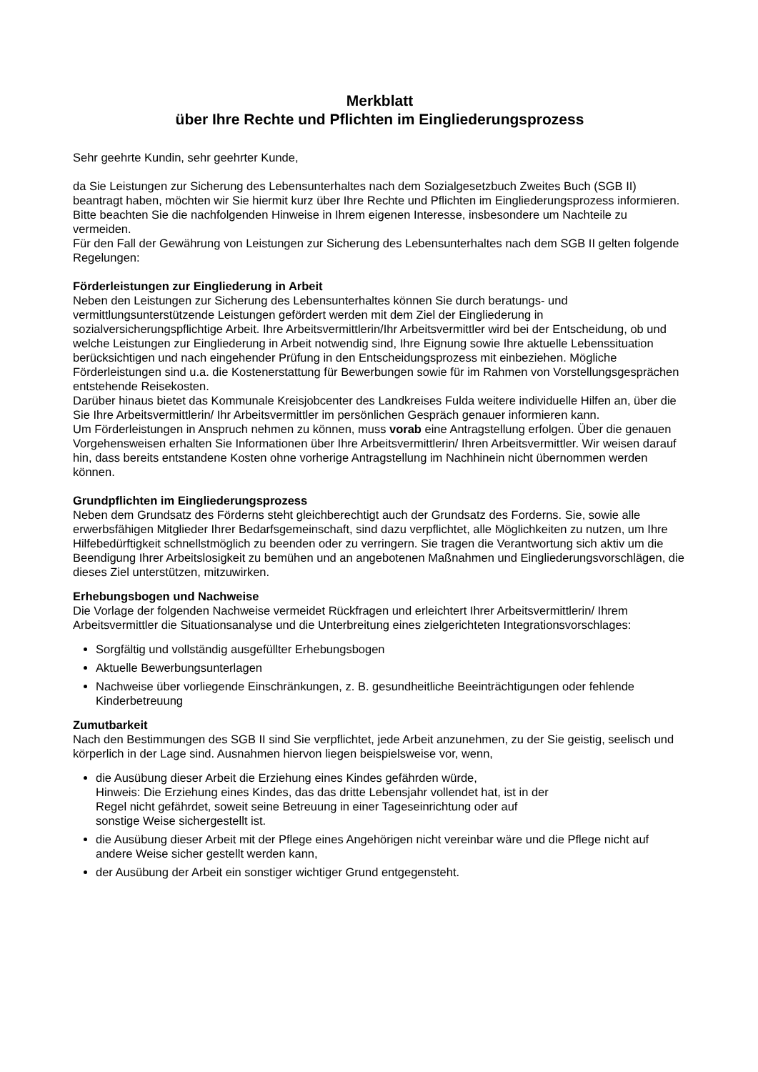Merkblatt
über Ihre Rechte und Pflichten im Eingliederungsprozess
Sehr geehrte Kundin, sehr geehrter Kunde,
da Sie Leistungen zur Sicherung des Lebensunterhaltes nach dem Sozialgesetzbuch Zweites Buch (SGB II) beantragt haben, möchten wir Sie hiermit kurz über Ihre Rechte und Pflichten im Eingliederungsprozess informieren. Bitte beachten Sie die nachfolgenden Hinweise in Ihrem eigenen Interesse, insbesondere um Nachteile zu vermeiden.
Für den Fall der Gewährung von Leistungen zur Sicherung des Lebensunterhaltes nach dem SGB II gelten folgende Regelungen:
Förderleistungen zur Eingliederung in Arbeit
Neben den Leistungen zur Sicherung des Lebensunterhaltes können Sie durch beratungs- und vermittlungsunterstützende Leistungen gefördert werden mit dem Ziel der Eingliederung in sozialversicherungspflichtige Arbeit. Ihre Arbeitsvermittlerin/Ihr Arbeitsvermittler wird bei der Entscheidung, ob und welche Leistungen zur Eingliederung in Arbeit notwendig sind, Ihre Eignung sowie Ihre aktuelle Lebenssituation berücksichtigen und nach eingehender Prüfung in den Entscheidungsprozess mit einbeziehen. Mögliche Förderleistungen sind u.a. die Kostenerstattung für Bewerbungen sowie für im Rahmen von Vorstellungsgesprächen entstehende Reisekosten.
Darüber hinaus bietet das Kommunale Kreisjobcenter des Landkreises Fulda weitere individuelle Hilfen an, über die Sie Ihre Arbeitsvermittlerin/ Ihr Arbeitsvermittler im persönlichen Gespräch genauer informieren kann.
Um Förderleistungen in Anspruch nehmen zu können, muss vorab eine Antragstellung erfolgen. Über die genauen Vorgehensweisen erhalten Sie Informationen über Ihre Arbeitsvermittlerin/ Ihren Arbeitsvermittler. Wir weisen darauf hin, dass bereits entstandene Kosten ohne vorherige Antragstellung im Nachhinein nicht übernommen werden können.
Grundpflichten im Eingliederungsprozess
Neben dem Grundsatz des Förderns steht gleichberechtigt auch der Grundsatz des Forderns. Sie, sowie alle erwerbsfähigen Mitglieder Ihrer Bedarfsgemeinschaft, sind dazu verpflichtet, alle Möglichkeiten zu nutzen, um Ihre Hilfebedürftigkeit schnellstmöglich zu beenden oder zu verringern. Sie tragen die Verantwortung sich aktiv um die Beendigung Ihrer Arbeitslosigkeit zu bemühen und an angebotenen Maßnahmen und Eingliederungsvorschlägen, die dieses Ziel unterstützen, mitzuwirken.
Erhebungsbogen und Nachweise
Die Vorlage der folgenden Nachweise vermeidet Rückfragen und erleichtert Ihrer Arbeitsvermittlerin/ Ihrem Arbeitsvermittler die Situationsanalyse und die Unterbreitung eines zielgerichteten Integrationsvorschlages:
Sorgfältig und vollständig ausgefüllter Erhebungsbogen
Aktuelle Bewerbungsunterlagen
Nachweise über vorliegende Einschränkungen, z. B. gesundheitliche Beeinträchtigungen oder fehlende Kinderbetreuung
Zumutbarkeit
Nach den Bestimmungen des SGB II sind Sie verpflichtet, jede Arbeit anzunehmen, zu der Sie geistig, seelisch und körperlich in der Lage sind. Ausnahmen hiervon liegen beispielsweise vor, wenn,
die Ausübung dieser Arbeit die Erziehung eines Kindes gefährden würde,
Hinweis: Die Erziehung eines Kindes, das das dritte Lebensjahr vollendet hat, ist in der
Regel nicht gefährdet, soweit seine Betreuung in einer Tageseinrichtung oder auf
sonstige Weise sichergestellt ist.
die Ausübung dieser Arbeit mit der Pflege eines Angehörigen nicht vereinbar wäre und die Pflege nicht auf andere Weise sicher gestellt werden kann,
der Ausübung der Arbeit ein sonstiger wichtiger Grund entgegensteht.